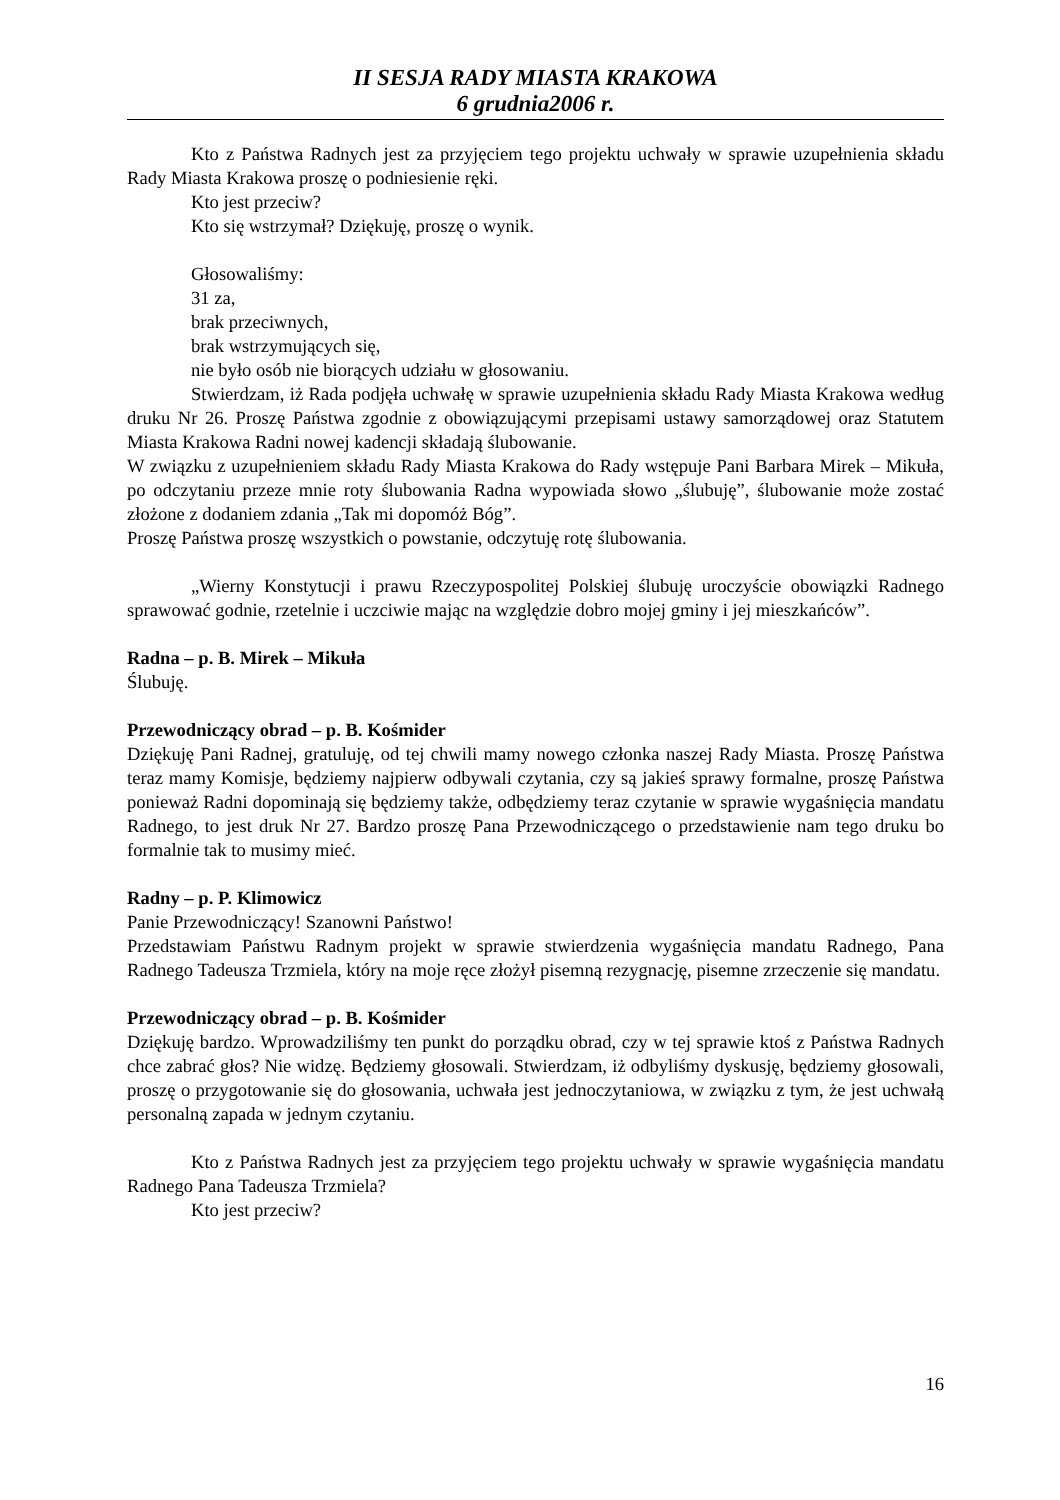II SESJA RADY MIASTA KRAKOWA
6 grudnia2006 r.
Kto z Państwa Radnych jest za przyjęciem tego projektu uchwały w sprawie uzupełnienia składu Rady Miasta Krakowa proszę o podniesienie ręki.
Kto jest przeciw?
Kto się wstrzymał? Dziękuję, proszę o wynik.
Głosowaliśmy:
31 za,
brak przeciwnych,
brak wstrzymujących się,
nie było osób nie biorących udziału w głosowaniu.
Stwierdzam, iż Rada podjęła uchwałę w sprawie uzupełnienia składu Rady Miasta Krakowa według druku Nr 26. Proszę Państwa zgodnie z obowiązującymi przepisami ustawy samorządowej oraz Statutem Miasta Krakowa Radni nowej kadencji składają ślubowanie.
W związku z uzupełnieniem składu Rady Miasta Krakowa do Rady wstępuje Pani Barbara Mirek – Mikuła, po odczytaniu przeze mnie roty ślubowania Radna wypowiada słowo „ślubuję”, ślubowanie może zostać złożone z dodaniem zdania „Tak mi dopomóż Bóg”.
Proszę Państwa proszę wszystkich o powstanie, odczytuję rotę ślubowania.
„Wierny Konstytucji i prawu Rzeczypospolitej Polskiej ślubuję uroczyście obowiązki Radnego sprawować godnie, rzetelnie i uczciwie mając na względzie dobro mojej gminy i jej mieszkańców”.
Radna – p. B. Mirek – Mikuła
Ślubuję.
Przewodniczący obrad – p. B. Kośmider
Dziękuję Pani Radnej, gratuluję, od tej chwili mamy nowego członka naszej Rady Miasta. Proszę Państwa teraz mamy Komisje, będziemy najpierw odbywali czytania, czy są jakieś sprawy formalne, proszę Państwa ponieważ Radni dopominają się będziemy także, odbędziemy teraz czytanie w sprawie wygaśnięcia mandatu Radnego, to jest druk Nr 27. Bardzo proszę Pana Przewodniczącego o przedstawienie nam tego druku bo formalnie tak to musimy mieć.
Radny – p. P. Klimowicz
Panie Przewodniczący! Szanowni Państwo!
Przedstawiam Państwu Radnym projekt w sprawie stwierdzenia wygaśnięcia mandatu Radnego, Pana Radnego Tadeusza Trzmiela, który na moje ręce złożył pisemną rezygnację, pisemne zrzeczenie się mandatu.
Przewodniczący obrad – p. B. Kośmider
Dziękuję bardzo. Wprowadziliśmy ten punkt do porządku obrad, czy w tej sprawie ktoś z Państwa Radnych chce zabrać głos? Nie widzę. Będziemy głosowali. Stwierdzam, iż odbyliśmy dyskusję, będziemy głosowali, proszę o przygotowanie się do głosowania, uchwała jest jednoczytaniowa, w związku z tym, że jest uchwałą personalną zapada w jednym czytaniu.
Kto z Państwa Radnych jest za przyjęciem tego projektu uchwały w sprawie wygaśnięcia mandatu Radnego Pana Tadeusza Trzmiela?
Kto jest przeciw?
16